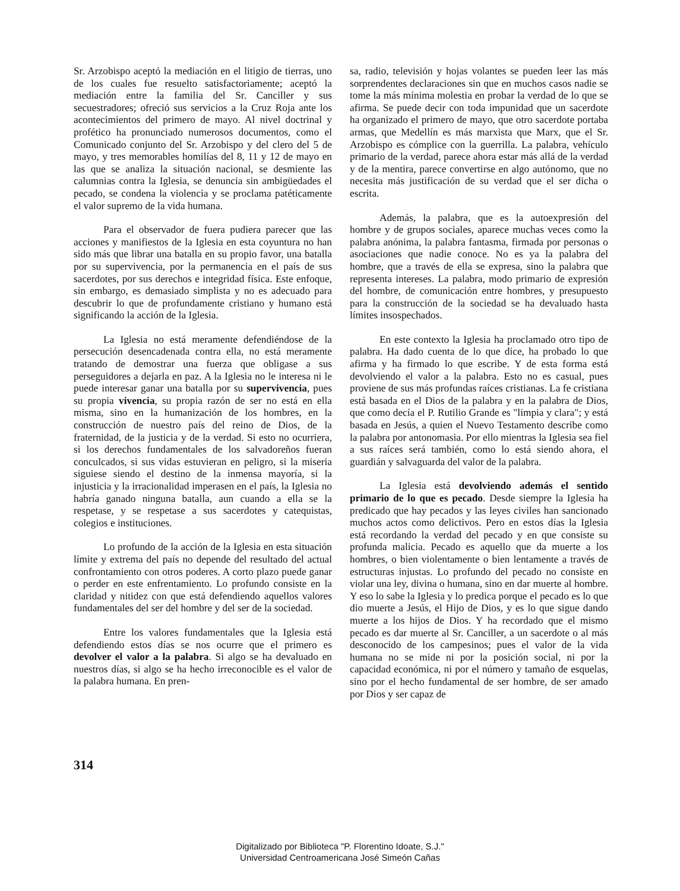Sr. Arzobispo aceptó la mediación en el litigio de tierras, uno de los cuales fue resuelto satisfactoriamente; aceptó la mediación entre la familia del Sr. Canciller y sus secuestradores; ofreció sus servicios a la Cruz Roja ante los acontecimientos del primero de mayo. Al nivel doctrinal y profético ha pronunciado numerosos documentos, como el Comunicado conjunto del Sr. Arzobispo y del clero del 5 de mayo, y tres memorables homilías del 8, 11 y 12 de mayo en las que se analiza la situación nacional, se desmiente las calumnias contra la Iglesia, se denuncia sin ambigüedades el pecado, se condena la violencia y se proclama patéticamente el valor supremo de la vida humana.
Para el observador de fuera pudiera parecer que las acciones y manifiestos de la Iglesia en esta coyuntura no han sido más que librar una batalla en su propio favor, una batalla por su supervivencia, por la permanencia en el país de sus sacerdotes, por sus derechos e integridad física. Este enfoque, sin embargo, es demasiado simplista y no es adecuado para descubrir lo que de profundamente cristiano y humano está significando la acción de la Iglesia.
La Iglesia no está meramente defendiéndose de la persecución desencadenada contra ella, no está meramente tratando de demostrar una fuerza que obligase a sus perseguidores a dejarla en paz. A la Iglesia no le interesa ni le puede interesar ganar una batalla por su supervivencia, pues su propia vivencia, su propia razón de ser no está en ella misma, sino en la humanización de los hombres, en la construcción de nuestro país del reino de Dios, de la fraternidad, de la justicia y de la verdad. Si esto no ocurriera, si los derechos fundamentales de los salvadoreños fueran conculcados, si sus vidas estuvieran en peligro, si la miseria siguiese siendo el destino de la inmensa mayoría, si la injusticia y la irracionalidad imperasen en el país, la Iglesia no habría ganado ninguna batalla, aun cuando a ella se la respetase, y se respetase a sus sacerdotes y catequistas, colegios e instituciones.
Lo profundo de la acción de la Iglesia en esta situación límite y extrema del país no depende del resultado del actual confrontamiento con otros poderes. A corto plazo puede ganar o perder en este enfrentamiento. Lo profundo consiste en la claridad y nitidez con que está defendiendo aquellos valores fundamentales del ser del hombre y del ser de la sociedad.
Entre los valores fundamentales que la Iglesia está defendiendo estos días se nos ocurre que el primero es devolver el valor a la palabra. Si algo se ha devaluado en nuestros días, si algo se ha hecho irreconocible es el valor de la palabra humana. En pren-
sa, radio, televisión y hojas volantes se pueden leer las más sorprendentes declaraciones sin que en muchos casos nadie se tome la más mínima molestia en probar la verdad de lo que se afirma. Se puede decir con toda impunidad que un sacerdote ha organizado el primero de mayo, que otro sacerdote portaba armas, que Medellín es más marxista que Marx, que el Sr. Arzobispo es cómplice con la guerrilla. La palabra, vehículo primario de la verdad, parece ahora estar más allá de la verdad y de la mentira, parece convertirse en algo autónomo, que no necesita más justificación de su verdad que el ser dicha o escrita.
Además, la palabra, que es la autoexpresión del hombre y de grupos sociales, aparece muchas veces como la palabra anónima, la palabra fantasma, firmada por personas o asociaciones que nadie conoce. No es ya la palabra del hombre, que a través de ella se expresa, sino la palabra que representa intereses. La palabra, modo primario de expresión del hombre, de comunicación entre hombres, y presupuesto para la construcción de la sociedad se ha devaluado hasta límites insospechados.
En este contexto la Iglesia ha proclamado otro tipo de palabra. Ha dado cuenta de lo que dice, ha probado lo que afirma y ha firmado lo que escribe. Y de esta forma está devolviendo el valor a la palabra. Esto no es casual, pues proviene de sus más profundas raíces cristianas. La fe cristiana está basada en el Dios de la palabra y en la palabra de Dios, que como decía el P. Rutilio Grande es "limpia y clara"; y está basada en Jesús, a quien el Nuevo Testamento describe como la palabra por antonomasia. Por ello mientras la Iglesia sea fiel a sus raíces será también, como lo está siendo ahora, el guardián y salvaguarda del valor de la palabra.
La Iglesia está devolviendo además el sentido primario de lo que es pecado. Desde siempre la Iglesia ha predicado que hay pecados y las leyes civiles han sancionado muchos actos como delictivos. Pero en estos días la Iglesia está recordando la verdad del pecado y en que consiste su profunda malicia. Pecado es aquello que da muerte a los hombres, o bien violentamente o bien lentamente a través de estructuras injustas. Lo profundo del pecado no consiste en violar una ley, divina o humana, sino en dar muerte al hombre. Y eso lo sabe la Iglesia y lo predica porque el pecado es lo que dio muerte a Jesús, el Hijo de Dios, y es lo que sigue dando muerte a los hijos de Dios. Y ha recordado que el mismo pecado es dar muerte al Sr. Canciller, a un sacerdote o al más desconocido de los campesinos; pues el valor de la vida humana no se mide ni por la posición social, ni por la capacidad económica, ni por el número y tamaño de esquelas, sino por el hecho fundamental de ser hombre, de ser amado por Dios y ser capaz de
314
Digitalizado por Biblioteca "P. Florentino Idoate, S.J."
Universidad Centroamericana José Simeón Cañas